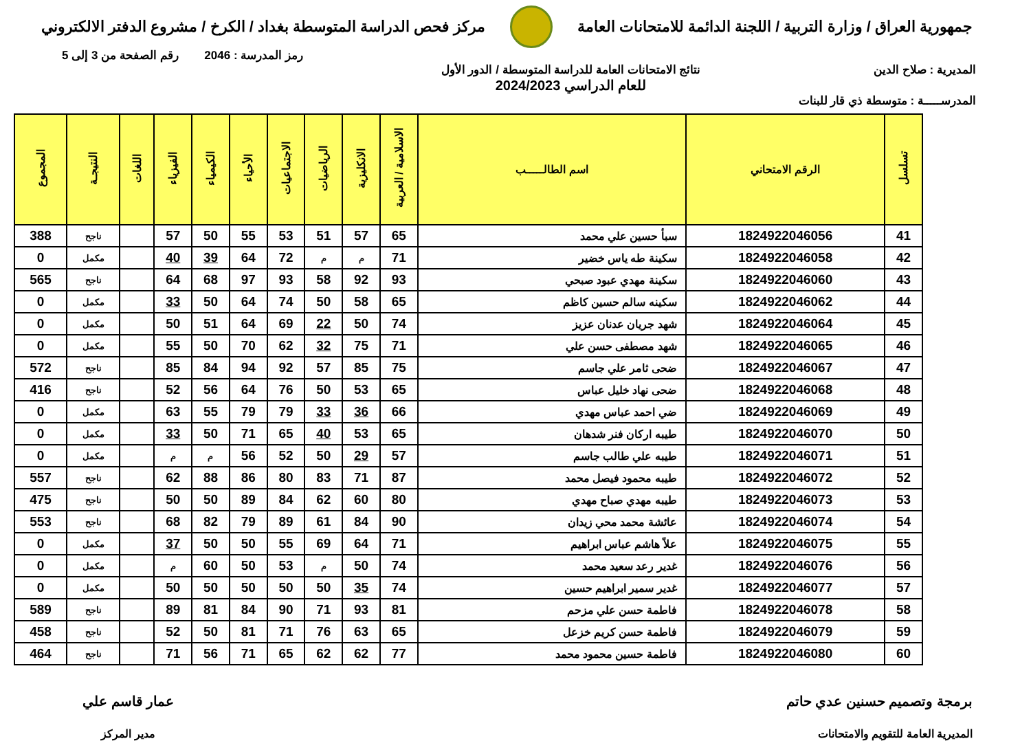جمهورية العراق / وزارة التربية / اللجنة الدائمة للامتحانات العامة
مركز فحص الدراسة المتوسطة بغداد / الكرخ / مشروع الدفتر الالكتروني
رمز المدرسة : 2046 رقم الصفحة من 3 إلى 5
المديرية : صلاح الدين نتائج الامتحانات العامة للدراسة المتوسطة / الدور الأول
للعام الدراسي 2024/2023
المدرســـــة : متوسطة ذي قار للبنات
| تسلسل | الرقم الامتحاني | اسم الطالـــــب | الاسلامية / العربية | الانكليزية | الرياضيات | الاجتماعيات | الأحياء | الكيمياء | الفيزياء | اللغات | النتيجـة | المجموع |
| --- | --- | --- | --- | --- | --- | --- | --- | --- | --- | --- | --- | --- |
| 41 | 1824922046056 | سبأ حسين علي محمد | 65 | 57 | 51 | 53 | 55 | 50 | 57 | | ناجح | 388 |
| 42 | 1824922046058 | سكينة طه ياس خضير | 71 | م | م | 72 | 64 | 39 | 40 | | مكمل | 0 |
| 43 | 1824922046060 | سكينة مهدي عبود صبحي | 93 | 92 | 58 | 93 | 97 | 68 | 64 | | ناجح | 565 |
| 44 | 1824922046062 | سكينه سالم حسين كاظم | 65 | 58 | 50 | 74 | 64 | 50 | 33 | | مكمل | 0 |
| 45 | 1824922046064 | شهد جريان عدنان عزيز | 74 | 50 | 22 | 69 | 64 | 51 | 50 | | مكمل | 0 |
| 46 | 1824922046065 | شهد مصطفى حسن علي | 71 | 75 | 32 | 62 | 70 | 50 | 55 | | مكمل | 0 |
| 47 | 1824922046067 | ضحى ثامر علي جاسم | 75 | 85 | 57 | 92 | 94 | 84 | 85 | | ناجح | 572 |
| 48 | 1824922046068 | ضحى نهاد خليل عباس | 65 | 53 | 50 | 76 | 64 | 56 | 52 | | ناجح | 416 |
| 49 | 1824922046069 | ضي احمد عباس مهدي | 66 | 36 | 33 | 79 | 79 | 55 | 63 | | مكمل | 0 |
| 50 | 1824922046070 | طيبه اركان فنر شدهان | 65 | 53 | 40 | 65 | 71 | 50 | 33 | | مكمل | 0 |
| 51 | 1824922046071 | طيبه علي طالب جاسم | 57 | 29 | 50 | 52 | 56 | م | م | | مكمل | 0 |
| 52 | 1824922046072 | طيبه محمود فيصل محمد | 87 | 71 | 83 | 80 | 86 | 88 | 62 | | ناجح | 557 |
| 53 | 1824922046073 | طيبه مهدي صباح مهدي | 80 | 60 | 62 | 84 | 89 | 50 | 50 | | ناجح | 475 |
| 54 | 1824922046074 | عائشة محمد محي زيدان | 90 | 84 | 61 | 89 | 79 | 82 | 68 | | ناجح | 553 |
| 55 | 1824922046075 | علاً هاشم عباس ابراهيم | 71 | 64 | 69 | 55 | 50 | 50 | 37 | | مكمل | 0 |
| 56 | 1824922046076 | غدير رعد سعيد محمد | 74 | 50 | م | 53 | 50 | 60 | م | | مكمل | 0 |
| 57 | 1824922046077 | غدير سمير ابراهيم حسين | 74 | 35 | 50 | 50 | 50 | 50 | 50 | | مكمل | 0 |
| 58 | 1824922046078 | فاطمة حسن علي مزحم | 81 | 93 | 71 | 90 | 84 | 81 | 89 | | ناجح | 589 |
| 59 | 1824922046079 | فاطمة حسن كريم خزعل | 65 | 63 | 76 | 71 | 81 | 50 | 52 | | ناجح | 458 |
| 60 | 1824922046080 | فاطمة حسين محمود محمد | 77 | 62 | 62 | 65 | 71 | 56 | 71 | | ناجح | 464 |
برمجة وتصميم حسنين عدي حاتم
المديرية العامة للتقويم والامتحانات
عمار قاسم علي
مدير المركز